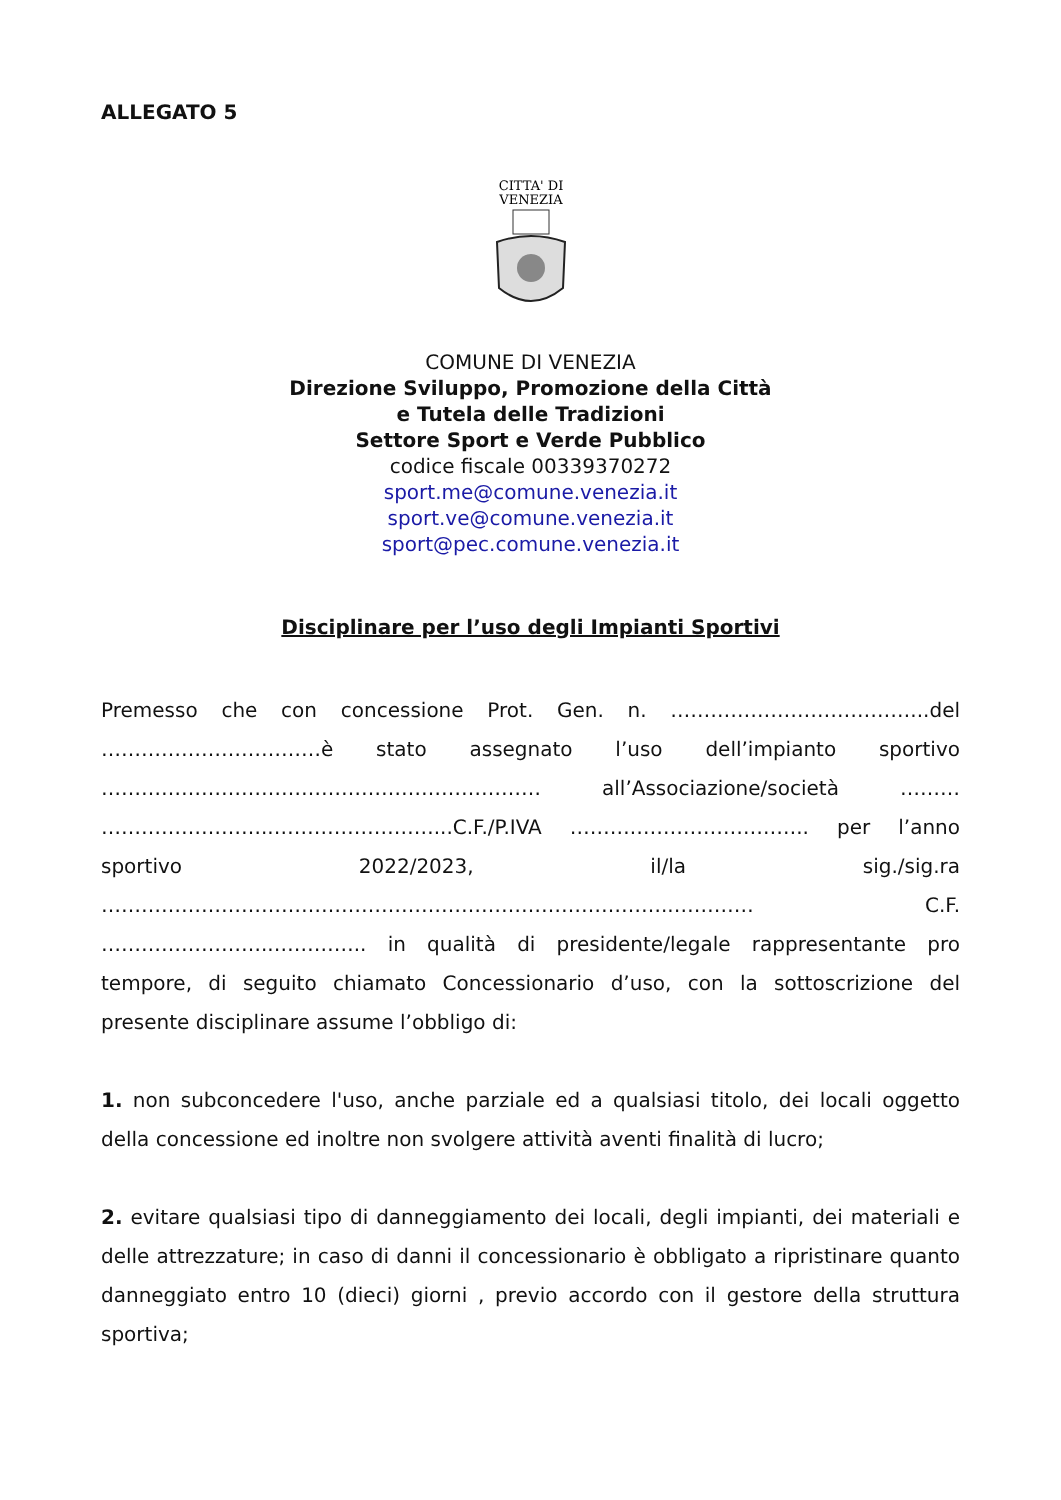ALLEGATO 5
CITTA' DI
VENEZIA
COMUNE DI VENEZIA
Direzione Sviluppo, Promozione della Città
e Tutela delle Tradizioni
Settore Sport e Verde Pubblico
codice fiscale 00339370272
sport.me@comune.venezia.it
sport.ve@comune.venezia.it
sport@pec.comune.venezia.it
Disciplinare per l’uso degli Impianti Sportivi
Premesso che con concessione Prot. Gen. n. ………………………………...del ……………………………è stato assegnato l’uso dell’impianto sportivo ………………………………………………………… all’Associazione/società ……… ……………………..……………………...C.F./P.IVA ……….…………………….. per l’anno sportivo 2022/2023, il/la sig./sig.ra …………………………………………………………………………..………… C.F. ……………………..………….. in qualità di presidente/legale rappresentante pro tempore, di seguito chiamato Concessionario d’uso, con la sottoscrizione del presente disciplinare assume l’obbligo di:
1. non subconcedere l'uso, anche parziale ed a qualsiasi titolo, dei locali oggetto della concessione ed inoltre non svolgere attività aventi finalità di lucro;
2. evitare qualsiasi tipo di danneggiamento dei locali, degli impianti, dei materiali e delle attrezzature; in caso di danni il concessionario è obbligato a ripristinare quanto danneggiato entro 10 (dieci) giorni , previo accordo con il gestore della struttura sportiva;